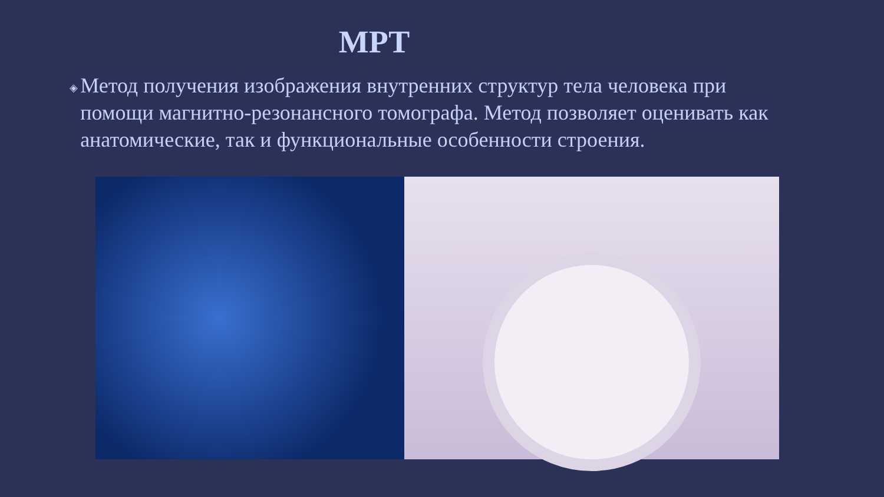МРТ
◈
Метод получения изображения внутренних структур тела человека при помощи магнитно-резонансного томографа. Метод позволяет оценивать как анатомические, так и функциональные особенности строения.